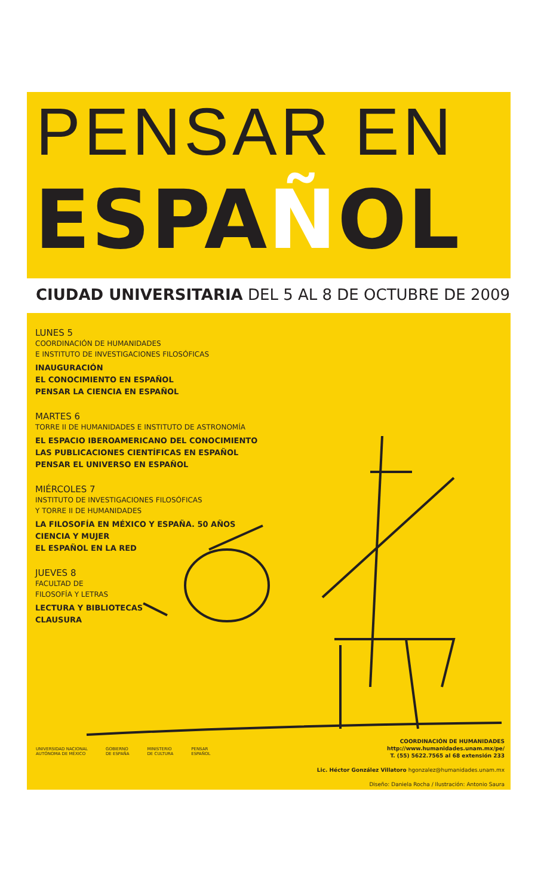PENSAR EN
ESPAÑOL
CIUDAD UNIVERSITARIA DEL 5 AL 8 DE OCTUBRE DE 2009
LUNES 5
COORDINACIÓN DE HUMANIDADES
E INSTITUTO DE INVESTIGACIONES FILOSÓFICAS
INAUGURACIÓN
EL CONOCIMIENTO EN ESPAÑOL
PENSAR LA CIENCIA EN ESPAÑOL
MARTES 6
TORRE II DE HUMANIDADES E INSTITUTO DE ASTRONOMÍA
EL ESPACIO IBEROAMERICANO DEL CONOCIMIENTO
LAS PUBLICACIONES CIENTÍFICAS EN ESPAÑOL
PENSAR EL UNIVERSO EN ESPAÑOL
MIÉRCOLES 7
INSTITUTO DE INVESTIGACIONES FILOSÓFICAS
Y TORRE II DE HUMANIDADES
LA FILOSOFÍA EN MÉXICO Y ESPAÑA. 50 AÑOS
CIENCIA Y MUJER
EL ESPAÑOL EN LA RED
JUEVES 8
FACULTAD DE
FILOSOFÍA Y LETRAS
LECTURA Y BIBLIOTECAS
CLAUSURA
UNIVERSIDAD NACIONAL
AUTÓNOMA DE MÉXICO
GOBIERNO
DE ESPAÑA
MINISTERIO
DE CULTURA
PENSAR
ESPAÑOL
COORDINACIÓN DE HUMANIDADES
http://www.humanidades.unam.mx/pe/
T. (55) 5622.7565 al 68 extensión 233
Lic. Héctor González Villatoro hgonzalez@humanidades.unam.mx
Diseño: Daniela Rocha / Ilustración: Antonio Saura